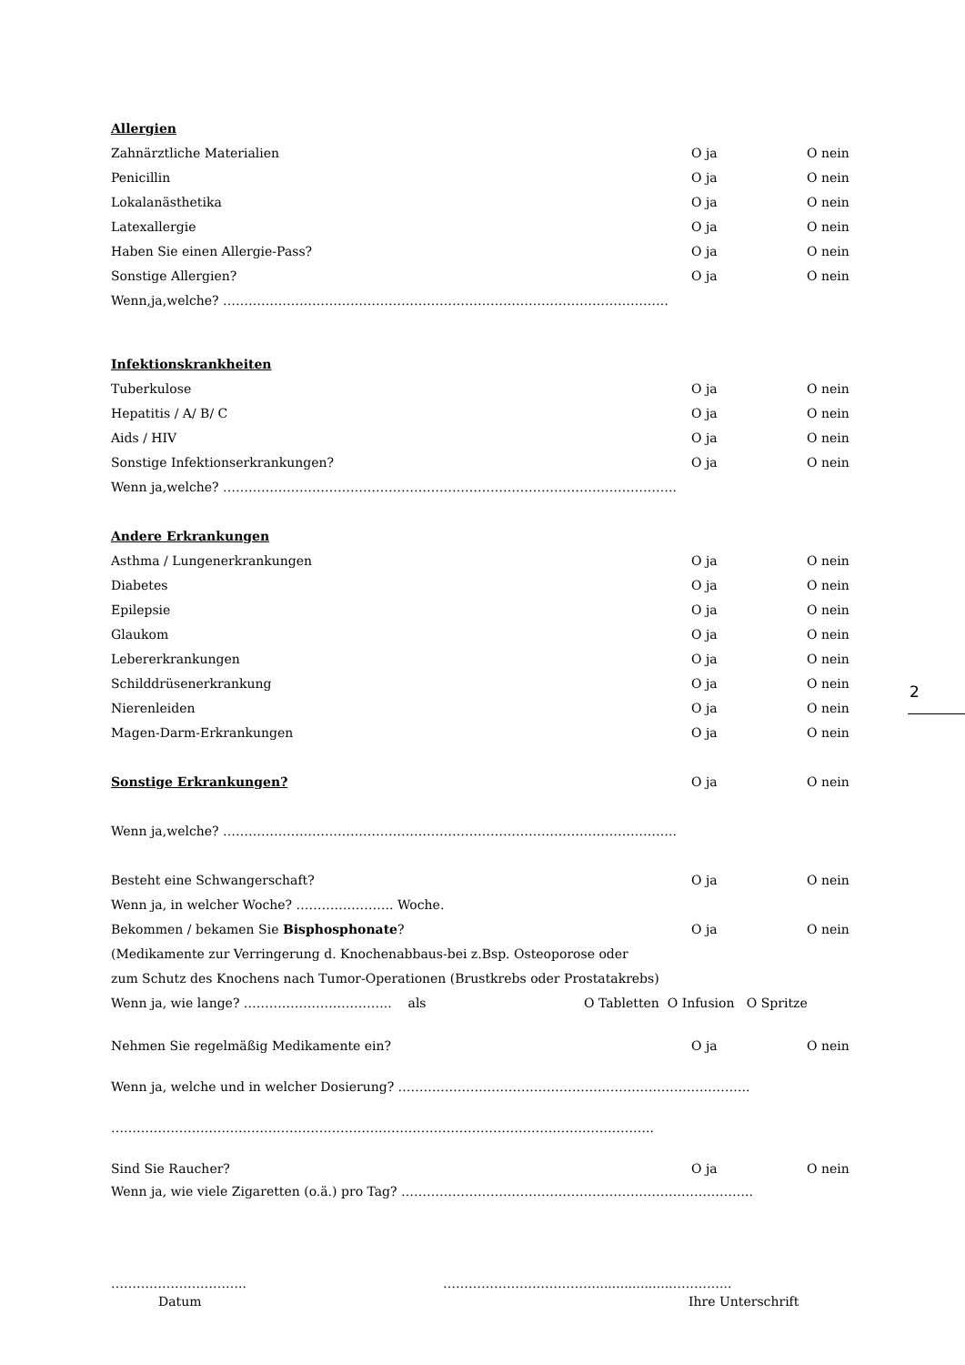Allergien
Zahnärztliche Materialien O ja O nein
Penicillin O ja O nein
Lokalanästhetika O ja O nein
Latexallergie O ja O nein
Haben Sie einen Allergie-Pass? O ja O nein
Sonstige Allergien? O ja O nein
Wenn,ja,welche? ……………………………………………………………………………………………
Infektionskrankheiten
Tuberkulose O ja O nein
Hepatitis / A/ B/ C O ja O nein
Aids / HIV O ja O nein
Sonstige Infektionserkrankungen? O ja O nein
Wenn ja,welche? ……………………………………………………………………………………………..
Andere Erkrankungen
Asthma / Lungenerkrankungen O ja O nein
Diabetes O ja O nein
Epilepsie O ja O nein
Glaukom O ja O nein
Lebererkrankungen O ja O nein
Schilddrüsenerkrankung O ja O nein
Nierenleiden O ja O nein
Magen-Darm-Erkrankungen O ja O nein
Sonstige Erkrankungen? O ja O nein
Wenn ja,welche? ……………………………………………………………………………………………..
Besteht eine Schwangerschaft? O ja O nein
Wenn ja, in welcher Woche? ………………….. Woche.
Bekommen / bekamen Sie Bisphosphonate? O ja O nein
(Medikamente zur Verringerung d. Knochenabbaus-bei z.Bsp. Osteoporose oder
zum Schutz des Knochens nach Tumor-Operationen (Brustkrebs oder Prostatakrebs)
Wenn ja, wie lange? …………………………….. als O Tabletten O Infusion O Spritze
Nehmen Sie regelmäßig Medikamente ein? O ja O nein
Wenn ja, welche und in welcher Dosierung? ………………………………………………………………………..
………………………………………………………………………………………………………………..
Sind Sie Raucher? O ja O nein
Wenn ja, wie viele Zigaretten (o.ä.) pro Tag? ………………………………………………………………………..
………………………….. ………………………………..................…………...
Datum Ihre Unterschrift
2